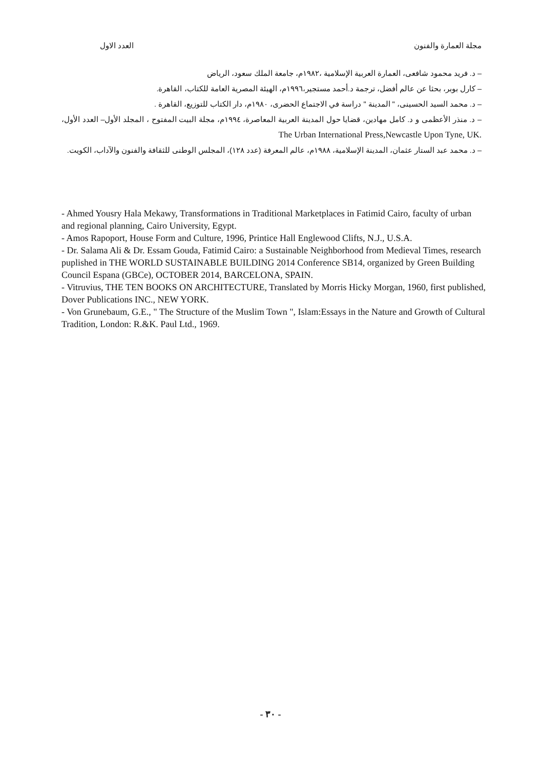مجلة العمارة والفنون العدد الاول
– د. فريد محمود شافعى، العمارة العربية الإسلامية ،١٩٨٢م، جامعة الملك سعود، الرياض
– كارل بوبر، بحثا عن عالم أفضل، ترجمة د.أحمد مستجير،١٩٩٦م، الهيئة المصرية العامة للكتاب، القاهرة.
– د. محمد السيد الحسينى، " المدينة " دراسة في الاجتماع الحضرى، ١٩٨٠م، دار الكتاب للتوزيع، القاهرة .
– د. منذر الأعظمى و د. كامل مهادين، قضايا حول المدينة العربية المعاصرة، ١٩٩٤م، مجلة البيت المفتوح ، المجلد الأول– العدد الأول، The Urban International Press,Newcastle Upon Tyne, UK.
– د. محمد عبد الستار عثمان، المدينة الإسلامية، ١٩٨٨م، عالم المعرفة (عدد ١٢٨)، المجلس الوطنى للثقافة والفنون والآداب، الكويت.
- Ahmed Yousry Hala Mekawy, Transformations in Traditional Marketplaces in Fatimid Cairo, faculty of urban and regional planning, Cairo University, Egypt.
- Amos Rapoport, House Form and Culture, 1996, Printice Hall Englewood Clifts, N.J., U.S.A.
- Dr. Salama Ali & Dr. Essam Gouda, Fatimid Cairo: a Sustainable Neighborhood from Medieval Times, research puplished in THE WORLD SUSTAINABLE BUILDING 2014 Conference SB14, organized by Green Building Council Espana (GBCe), OCTOBER 2014, BARCELONA, SPAIN.
- Vitruvius, THE TEN BOOKS ON ARCHITECTURE, Translated by Morris Hicky Morgan, 1960, first published, Dover Publications INC., NEW YORK.
- Von Grunebaum, G.E., " The Structure of the Muslim Town ", Islam:Essays in the Nature and Growth of Cultural Tradition, London: R.&K. Paul Ltd., 1969.
- ٣٠ -